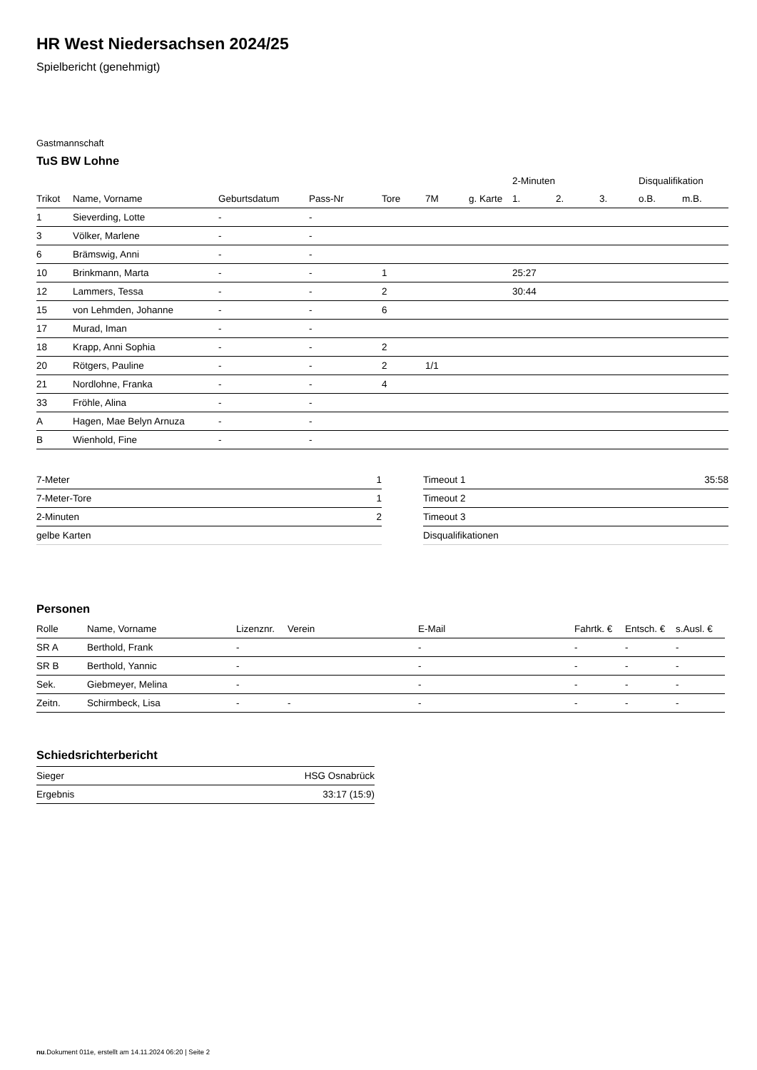HR West Niedersachsen 2024/25
Spielbericht (genehmigt)
Gastmannschaft
TuS BW Lohne
| | | | | | | | 2-Minuten | | | Disqualifikation | |
| --- | --- | --- | --- | --- | --- | --- | --- | --- | --- | --- | --- |
| Trikot | Name, Vorname | Geburtsdatum | Pass-Nr | Tore | 7M | g. Karte | 1. | 2. | 3. | o.B. | m.B. |
| 1 | Sieverding, Lotte | - | - | | | | | | | | |
| 3 | Völker, Marlene | - | - | | | | | | | | |
| 6 | Brämswig, Anni | - | - | | | | | | | | |
| 10 | Brinkmann, Marta | - | - | 1 | | | 25:27 | | | | |
| 12 | Lammers, Tessa | - | - | 2 | | | 30:44 | | | | |
| 15 | von Lehmden, Johanne | - | - | 6 | | | | | | | |
| 17 | Murad, Iman | - | - | | | | | | | | |
| 18 | Krapp, Anni Sophia | - | - | 2 | | | | | | | |
| 20 | Rötgers, Pauline | - | - | 2 | 1/1 | | | | | | |
| 21 | Nordlohne, Franka | - | - | 4 | | | | | | | |
| 33 | Fröhle, Alina | - | - | | | | | | | | |
| A | Hagen, Mae Belyn Arnuza | - | - | | | | | | | | |
| B | Wienhold, Fine | - | - | | | | | | | | |
| 7-Meter | 1 |
| 7-Meter-Tore | 1 |
| 2-Minuten | 2 |
| gelbe Karten | |
| Timeout 1 | 35:58 |
| Timeout 2 | |
| Timeout 3 | |
| Disqualifikationen | |
Personen
| Rolle | Name, Vorname | Lizenznr. | Verein | E-Mail | Fahrtk. € | Entsch. € | s.Ausl. € |
| --- | --- | --- | --- | --- | --- | --- | --- |
| SR A | Berthold, Frank | - | | - | - | - | - |
| SR B | Berthold, Yannic | - | | - | - | - | - |
| Sek. | Giebmeyer, Melina | - | | - | - | - | - |
| Zeitn. | Schirmbeck, Lisa | - | - | - | - | - | - |
Schiedsrichterbericht
| Sieger | HSG Osnabrück |
| Ergebnis | 33:17 (15:9) |
nu.Dokument 011e, erstellt am 14.11.2024 06:20 | Seite 2